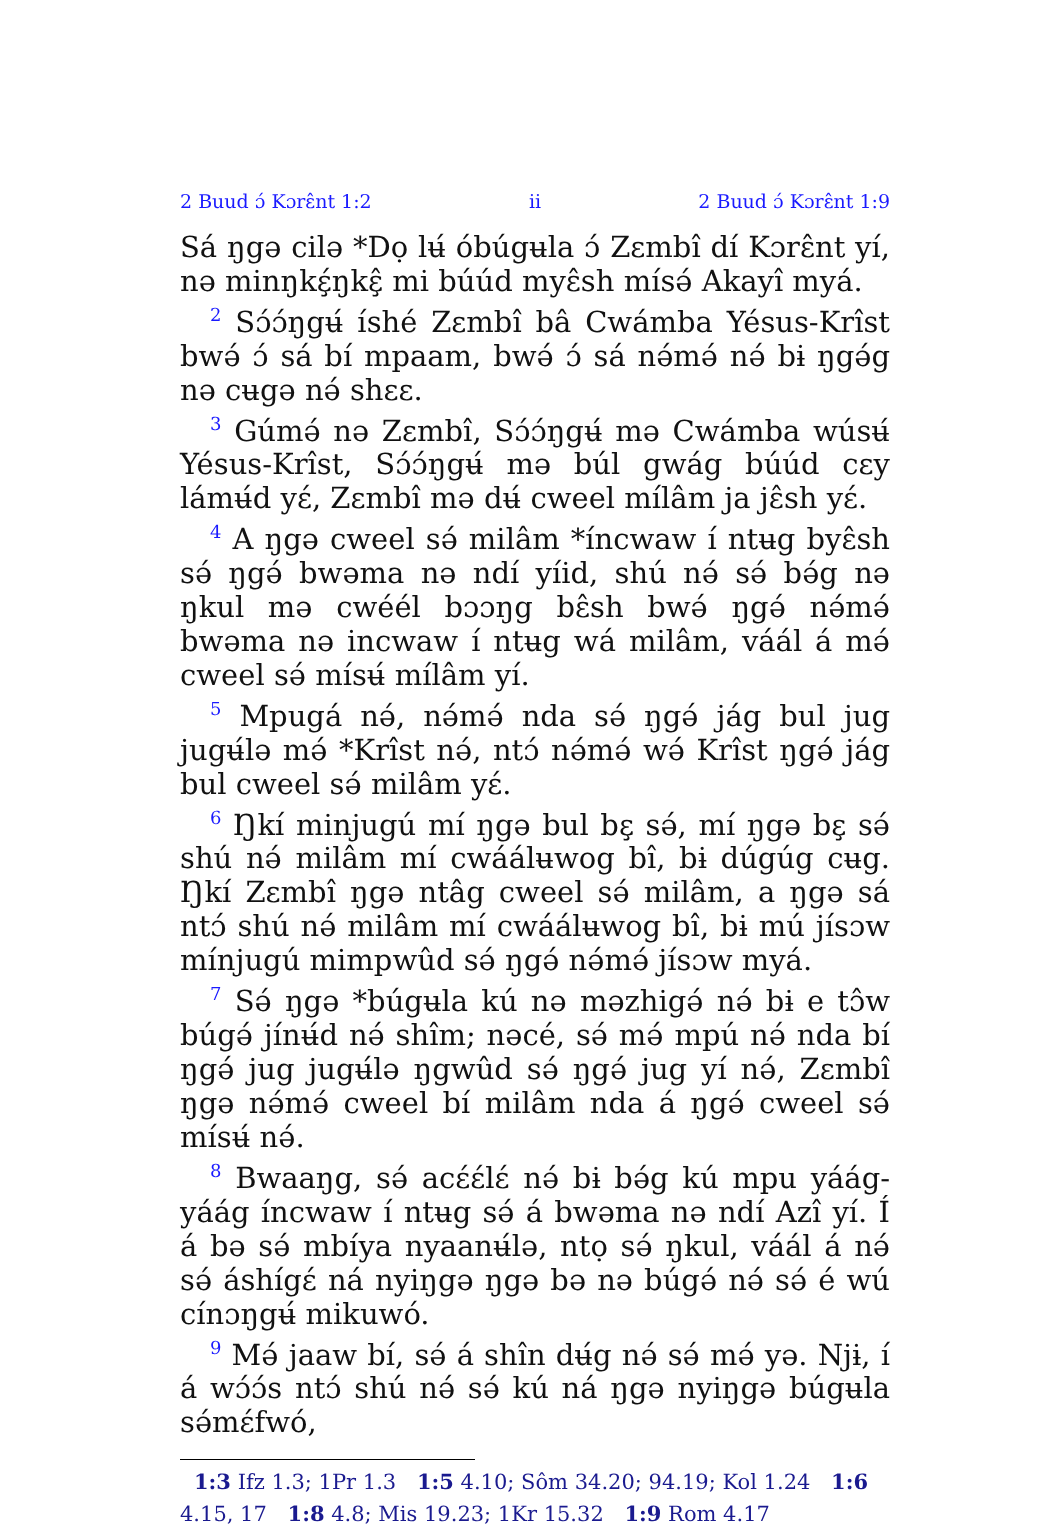2 Buud ɔ́ Kɔrɛ̂nt 1:2 ii 2 Buud ɔ́ Kɔrɛ̂nt 1:9
Sá ŋgə cilə *Dọ lʉ́ óbúgʉla ɔ́ Zɛmbî dí Kɔrɛ̂nt yí, nə minŋkɛ̧́ŋkɛ̧̂ mi búúd myɛ̂sh mísə́ Akayî myá.
<sup>2</sup> Sɔ́ɔ́ŋgʉ́ íshé Zɛmbî bâ Cwámba Yésus-Krîst bwə́ ɔ́ sá bí mpaam, bwə́ ɔ́ sá nə́mə́ nə́ bɨ ŋgə́g nə cʉgə nə́ shɛɛ.
<sup>3</sup> Gúmə́ nə Zɛmbî, Sɔ́ɔ́ŋgʉ́ mə Cwámba wúsʉ́ Yésus-Krîst, Sɔ́ɔ́ŋgʉ́ mə búl gwág búúd cɛy lámʉ́d yɛ́, Zɛmbî mə dʉ́ cweel mílâm ja jɛ̂sh yɛ́.
<sup>4</sup> A ŋgə cweel sə́ milâm *íncwaw í ntʉg byɛ̂sh sə́ ŋgə́ bwəma nə ndí yíid, shú nə́ sə́ bə́g nə ŋkul mə cwéél bɔɔŋg bɛ̂sh bwə́ ŋgə́ nə́mə́ bwəma nə incwaw í ntʉg wá milâm, váál á mə́ cweel sə́ mísʉ́ mílâm yí.
<sup>5</sup> Mpugá nə́, nə́mə́ nda sə́ ŋgə́ jág bul jug jugʉ́lə mə́ *Krîst nə́, ntɔ́ nə́mə́ wə́ Krîst ŋgə́ jág bul cweel sə́ milâm yɛ́.
<sup>6</sup> Ŋkí minjugú mí ŋgə bul bɛ̧ sə́, mí ŋgə bɛ̧ sə́ shú nə́ milâm mí cwáálʉwog bî, bɨ dúgúg cʉg. Ŋkí Zɛmbî ŋgə ntâg cweel sə́ milâm, a ŋgə sá ntɔ́ shú nə́ milâm mí cwáálʉwog bî, bɨ mú jísɔw mínjugú mimpwûd sə́ ŋgə́ nə́mə́ jísɔw myá.
<sup>7</sup> Sə́ ŋgə *búgʉla kú nə məzhigə́ nə́ bɨ e tɔ̂w búgə́ jínʉ́d nə́ shîm; nəcé, sə́ mə́ mpú nə́ nda bí ŋgə́ jug jugʉ́lə ŋgwûd sə́ ŋgə́ jug yí nə́, Zɛmbî ŋgə nə́mə́ cweel bí milâm nda á ŋgə́ cweel sə́ mísʉ́ nə́.
<sup>8</sup> Bwaaŋg, sə́ acɛ́ɛ́lɛ́ nə́ bɨ bə́g kú mpu yáág-yáág íncwaw í ntʉg sə́ á bwəma nə ndí Azî yí. Í á bə sə́ mbíya nyaanʉ́lə, ntọ sə́ ŋkul, váál á nə́ sə́ áshígɛ́ ná nyiŋgə ŋgə bə nə búgə́ nə́ sə́ é wú cínɔŋgʉ́ mikuwó.
<sup>9</sup> Mə́ jaaw bí, sə́ á shîn dʉ́g nə́ sə́ mə́ yə. Njɨ, í á wɔ́ɔ́s ntɔ́ shú nə́ sə́ kú ná ŋgə nyiŋgə búgʉla sə́mɛ́fwó,
1:3 Ifz 1.3; 1Pr 1.3 1:5 4.10; Sôm 34.20; 94.19; Kol 1.24 1:6 4.15, 17 1:8 4.8; Mis 19.23; 1Kr 15.32 1:9 Rom 4.17